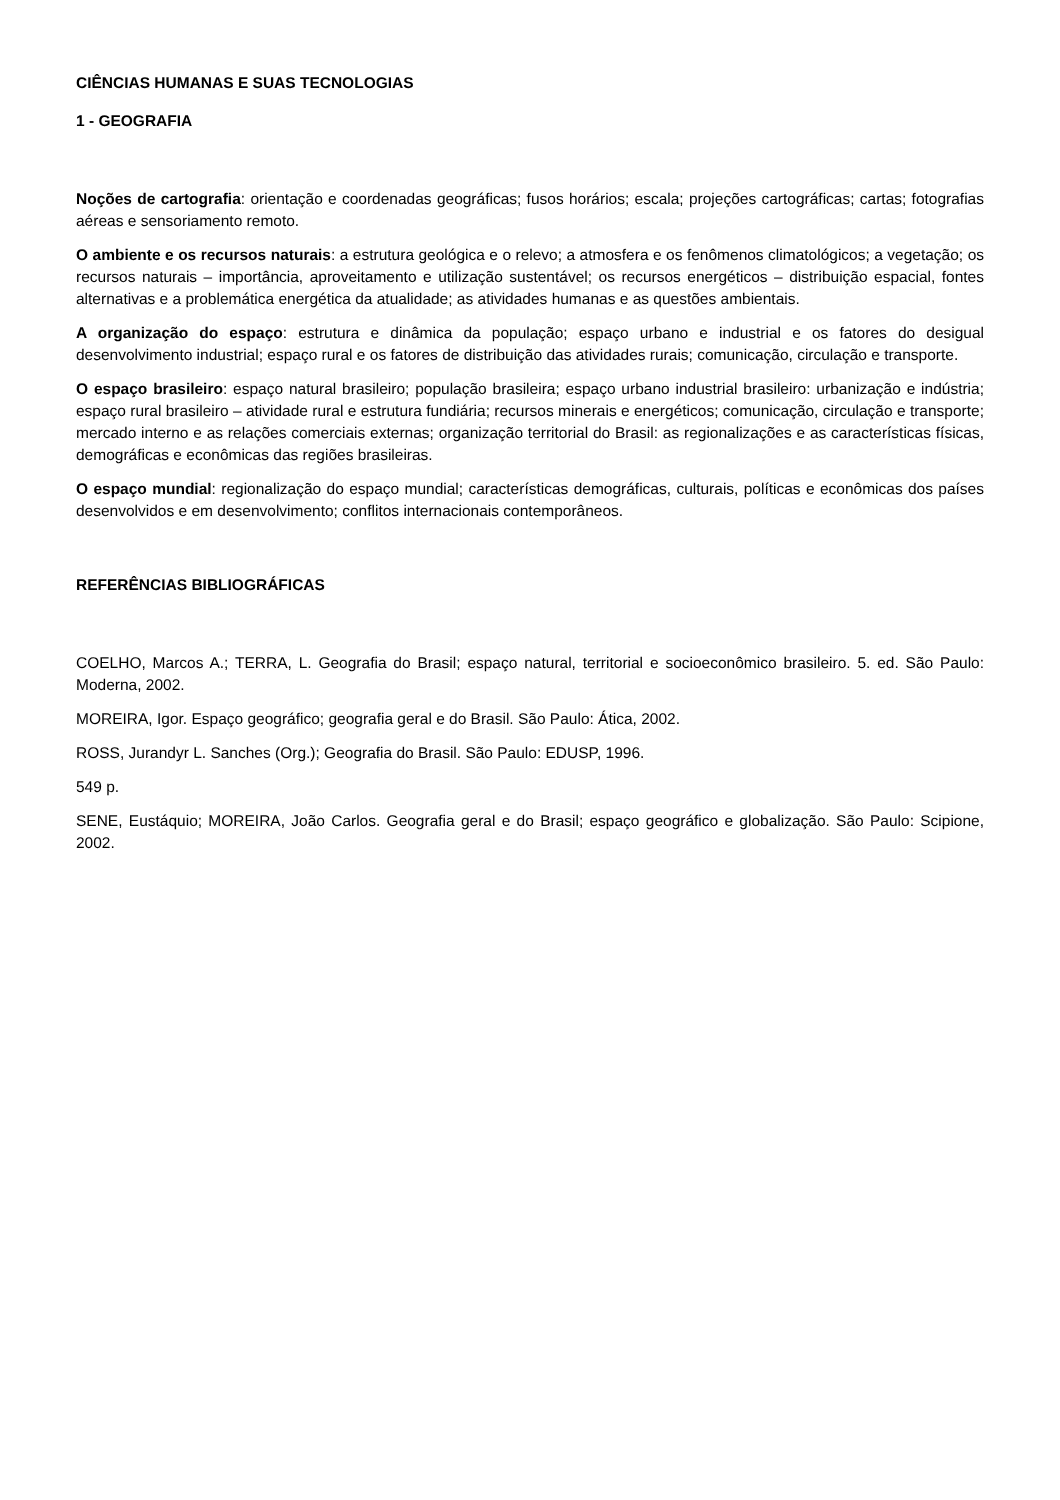CIÊNCIAS HUMANAS E SUAS TECNOLOGIAS
1 - GEOGRAFIA
Noções de cartografia: orientação e coordenadas geográficas; fusos horários; escala; projeções cartográficas; cartas; fotografias aéreas e sensoriamento remoto.
O ambiente e os recursos naturais: a estrutura geológica e o relevo; a atmosfera e os fenômenos climatológicos; a vegetação; os recursos naturais – importância, aproveitamento e utilização sustentável; os recursos energéticos – distribuição espacial, fontes alternativas e a problemática energética da atualidade; as atividades humanas e as questões ambientais.
A organização do espaço: estrutura e dinâmica da população; espaço urbano e industrial e os fatores do desigual desenvolvimento industrial; espaço rural e os fatores de distribuição das atividades rurais; comunicação, circulação e transporte.
O espaço brasileiro: espaço natural brasileiro; população brasileira; espaço urbano industrial brasileiro: urbanização e indústria; espaço rural brasileiro – atividade rural e estrutura fundiária; recursos minerais e energéticos; comunicação, circulação e transporte; mercado interno e as relações comerciais externas; organização territorial do Brasil: as regionalizações e as características físicas, demográficas e econômicas das regiões brasileiras.
O espaço mundial: regionalização do espaço mundial; características demográficas, culturais, políticas e econômicas dos países desenvolvidos e em desenvolvimento; conflitos internacionais contemporâneos.
REFERÊNCIAS BIBLIOGRÁFICAS
COELHO, Marcos A.; TERRA, L. Geografia do Brasil; espaço natural, territorial e socioeconômico brasileiro. 5. ed. São Paulo: Moderna, 2002.
MOREIRA, Igor. Espaço geográfico; geografia geral e do Brasil. São Paulo: Ática, 2002.
ROSS, Jurandyr L. Sanches (Org.); Geografia do Brasil. São Paulo: EDUSP, 1996.
549 p.
SENE, Eustáquio; MOREIRA, João Carlos. Geografia geral e do Brasil; espaço geográfico e globalização. São Paulo: Scipione, 2002.